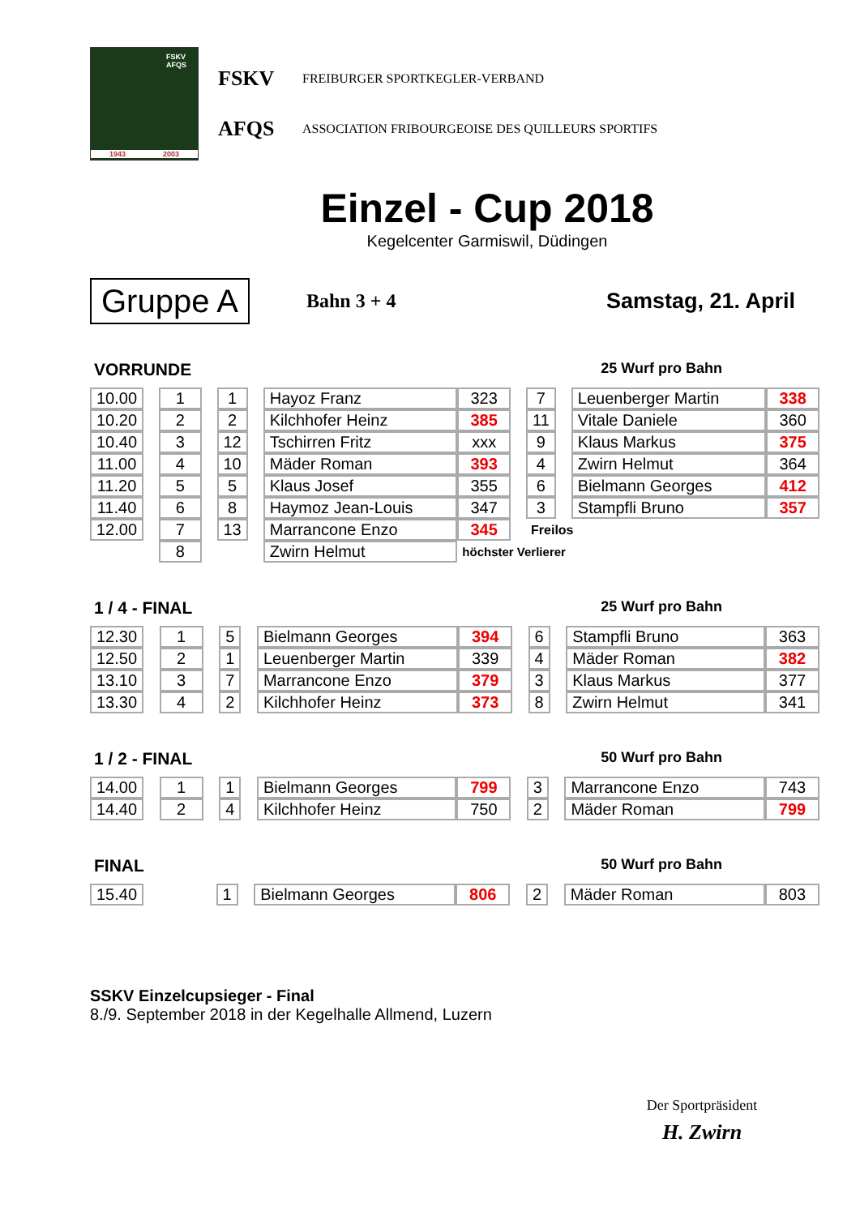FSKV
AFQS
1943 2003
FSKV FREIBURGER SPORTKEGLER-VERBAND
AFQS ASSOCIATION FRIBOURGEOISE DES QUILLEURS SPORTIFS
Einzel - Cup 2018
Kegelcenter Garmiswil, Düdingen
Gruppe A
Bahn 3 + 4 Samstag, 21. April
VORRUNDE 25 Wurf pro Bahn
| 10.00 | | 1 | | 1 | | Hayoz Franz | 323 | | 7 | | Leuenberger Martin | 338 |
| 10.20 | | 2 | | 2 | | Kilchhofer Heinz | 385 | | 11 | | Vitale Daniele | 360 |
| 10.40 | | 3 | | 12 | | Tschirren Fritz | xxx | | 9 | | Klaus Markus | 375 |
| 11.00 | | 4 | | 10 | | Mäder Roman | 393 | | 4 | | Zwirn Helmut | 364 |
| 11.20 | | 5 | | 5 | | Klaus Josef | 355 | | 6 | | Bielmann Georges | 412 |
| 11.40 | | 6 | | 8 | | Haymoz Jean-Louis | 347 | | 3 | | Stampfli Bruno | 357 |
| 12.00 | | 7 | | 13 | | Marrancone Enzo | 345 | | Freilos | | | |
| | | 8 | | | | Zwirn Helmut | höchster Verlierer | | | | | |
1 / 4 - FINAL 25 Wurf pro Bahn
| 12.30 | | 1 | | 5 | | Bielmann Georges | 394 | | 6 | | Stampfli Bruno | 363 |
| 12.50 | | 2 | | 1 | | Leuenberger Martin | 339 | | 4 | | Mäder Roman | 382 |
| 13.10 | | 3 | | 7 | | Marrancone Enzo | 379 | | 3 | | Klaus Markus | 377 |
| 13.30 | | 4 | | 2 | | Kilchhofer Heinz | 373 | | 8 | | Zwirn Helmut | 341 |
1 / 2 - FINAL 50 Wurf pro Bahn
| 14.00 | | 1 | | 1 | | Bielmann Georges | 799 | | 3 | | Marrancone Enzo | 743 |
| 14.40 | | 2 | | 4 | | Kilchhofer Heinz | 750 | | 2 | | Mäder Roman | 799 |
FINAL 50 Wurf pro Bahn
| 15.40 | | | | 1 | | Bielmann Georges | 806 | | 2 | | Mäder Roman | 803 |
SSKV Einzelcupsieger - Final
8./9. September 2018 in der Kegelhalle Allmend, Luzern
Der Sportpräsident
H. Zwirn